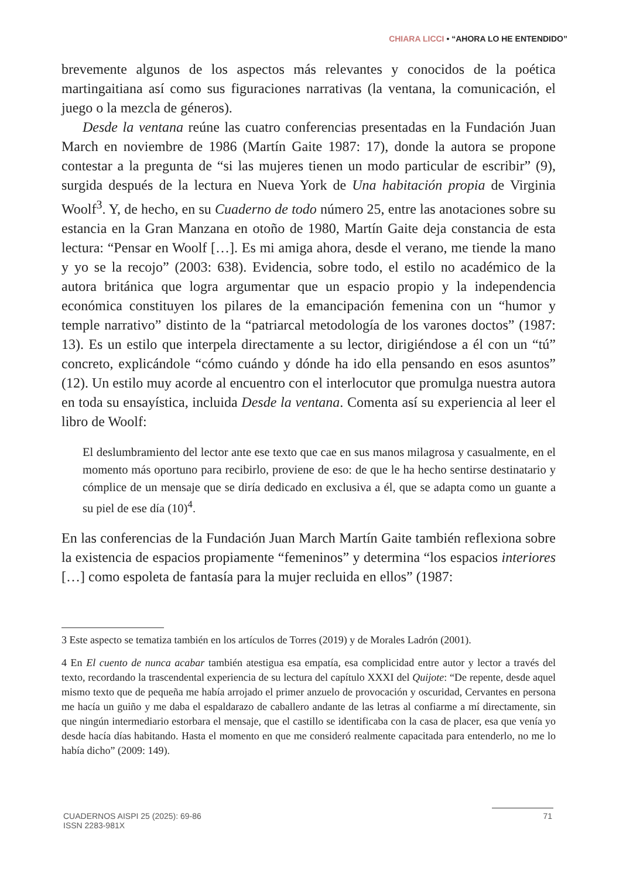CHIARA LICCI • “AHORA LO HE ENTENDIDO”
brevemente algunos de los aspectos más relevantes y conocidos de la poética martingaitiana así como sus figuraciones narrativas (la ventana, la comunicación, el juego o la mezcla de géneros).
Desde la ventana reúne las cuatro conferencias presentadas en la Fundación Juan March en noviembre de 1986 (Martín Gaite 1987: 17), donde la autora se propone contestar a la pregunta de “si las mujeres tienen un modo particular de escribir” (9), surgida después de la lectura en Nueva York de Una habitación propia de Virginia Woolf<sup>3</sup>. Y, de hecho, en su Cuaderno de todo número 25, entre las anotaciones sobre su estancia en la Gran Manzana en otoño de 1980, Martín Gaite deja constancia de esta lectura: “Pensar en Woolf […]. Es mi amiga ahora, desde el verano, me tiende la mano y yo se la recojo” (2003: 638). Evidencia, sobre todo, el estilo no académico de la autora británica que logra argumentar que un espacio propio y la independencia económica constituyen los pilares de la emancipación femenina con un “humor y temple narrativo” distinto de la “patriarcal metodología de los varones doctos” (1987: 13). Es un estilo que interpela directamente a su lector, dirigiéndose a él con un “tú” concreto, explicándole “cómo cuándo y dónde ha ido ella pensando en esos asuntos” (12). Un estilo muy acorde al encuentro con el interlocutor que promulga nuestra autora en toda su ensayística, incluida Desde la ventana. Comenta así su experiencia al leer el libro de Woolf:
El deslumbramiento del lector ante ese texto que cae en sus manos milagrosa y casualmente, en el momento más oportuno para recibirlo, proviene de eso: de que le ha hecho sentirse destinatario y cómplice de un mensaje que se diría dedicado en exclusiva a él, que se adapta como un guante a su piel de ese día (10)<sup>4</sup>.
En las conferencias de la Fundación Juan March Martín Gaite también reflexiona sobre la existencia de espacios propiamente “femeninos” y determina “los espacios interiores […] como espoleta de fantasía para la mujer recluida en ellos” (1987:
3 Este aspecto se tematiza también en los artículos de Torres (2019) y de Morales Ladrón (2001).
4 En El cuento de nunca acabar también atestigua esa empatía, esa complicidad entre autor y lector a través del texto, recordando la trascendental experiencia de su lectura del capítulo XXXI del Quijote: “De repente, desde aquel mismo texto que de pequeña me había arrojado el primer anzuelo de provocación y oscuridad, Cervantes en persona me hacía un guiño y me daba el espaldarazo de caballero andante de las letras al confiarme a mí directamente, sin que ningún intermediario estorbara el mensaje, que el castillo se identificaba con la casa de placer, esa que venía yo desde hacía días habitando. Hasta el momento en que me consideró realmente capacitada para entenderlo, no me lo había dicho” (2009: 149).
CUADERNOS AISPI 25 (2025): 69-86
ISSN 2283-981X
71